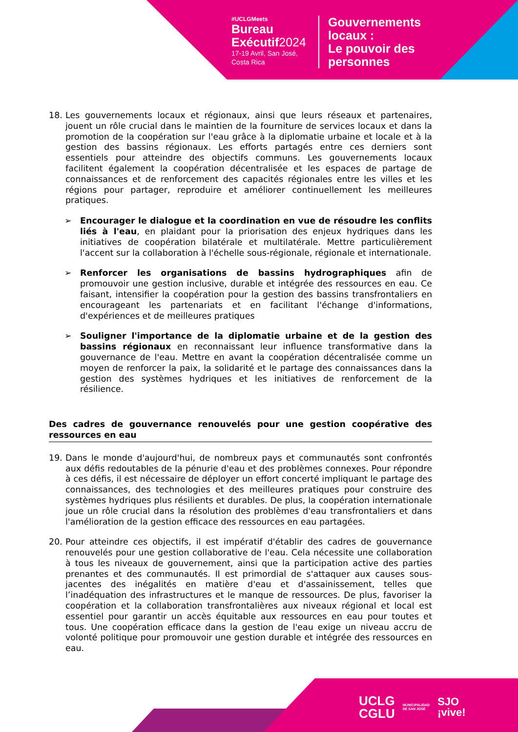#UCLGMeets
Bureau
Exécutif2024
17-19 Avril, San José,
Costa Rica
Gouvernements
locaux :
Le pouvoir des
personnes
18. Les gouvernements locaux et régionaux, ainsi que leurs réseaux et partenaires, jouent un rôle crucial dans le maintien de la fourniture de services locaux et dans la promotion de la coopération sur l'eau grâce à la diplomatie urbaine et locale et à la gestion des bassins régionaux. Les efforts partagés entre ces derniers sont essentiels pour atteindre des objectifs communs. Les gouvernements locaux facilitent également la coopération décentralisée et les espaces de partage de connaissances et de renforcement des capacités régionales entre les villes et les régions pour partager, reproduire et améliorer continuellement les meilleures pratiques.
➢ Encourager le dialogue et la coordination en vue de résoudre les conflits liés à l'eau, en plaidant pour la priorisation des enjeux hydriques dans les initiatives de coopération bilatérale et multilatérale. Mettre particulièrement l'accent sur la collaboration à l'échelle sous-régionale, régionale et internationale.
➢ Renforcer les organisations de bassins hydrographiques afin de promouvoir une gestion inclusive, durable et intégrée des ressources en eau. Ce faisant, intensifier la coopération pour la gestion des bassins transfrontaliers en encourageant les partenariats et en facilitant l'échange d'informations, d'expériences et de meilleures pratiques
➢ Souligner l'importance de la diplomatie urbaine et de la gestion des bassins régionaux en reconnaissant leur influence transformative dans la gouvernance de l'eau. Mettre en avant la coopération décentralisée comme un moyen de renforcer la paix, la solidarité et le partage des connaissances dans la gestion des systèmes hydriques et les initiatives de renforcement de la résilience.
Des cadres de gouvernance renouvelés pour une gestion coopérative des ressources en eau
19. Dans le monde d'aujourd'hui, de nombreux pays et communautés sont confrontés aux défis redoutables de la pénurie d'eau et des problèmes connexes. Pour répondre à ces défis, il est nécessaire de déployer un effort concerté impliquant le partage des connaissances, des technologies et des meilleures pratiques pour construire des systèmes hydriques plus résilients et durables. De plus, la coopération internationale joue un rôle crucial dans la résolution des problèmes d'eau transfrontaliers et dans l'amélioration de la gestion efficace des ressources en eau partagées.
20. Pour atteindre ces objectifs, il est impératif d'établir des cadres de gouvernance renouvelés pour une gestion collaborative de l'eau. Cela nécessite une collaboration à tous les niveaux de gouvernement, ainsi que la participation active des parties prenantes et des communautés. Il est primordial de s'attaquer aux causes sous-jacentes des inégalités en matière d'eau et d'assainissement, telles que l’inadéquation des infrastructures et le manque de ressources. De plus, favoriser la coopération et la collaboration transfrontalières aux niveaux régional et local est essentiel pour garantir un accès équitable aux ressources en eau pour toutes et tous. Une coopération efficace dans la gestion de l'eau exige un niveau accru de volonté politique pour promouvoir une gestion durable et intégrée des ressources en eau.
UCLG
CGLU
MUNICIPALIDAD
DE SAN JOSÉ
SJO
¡vive!